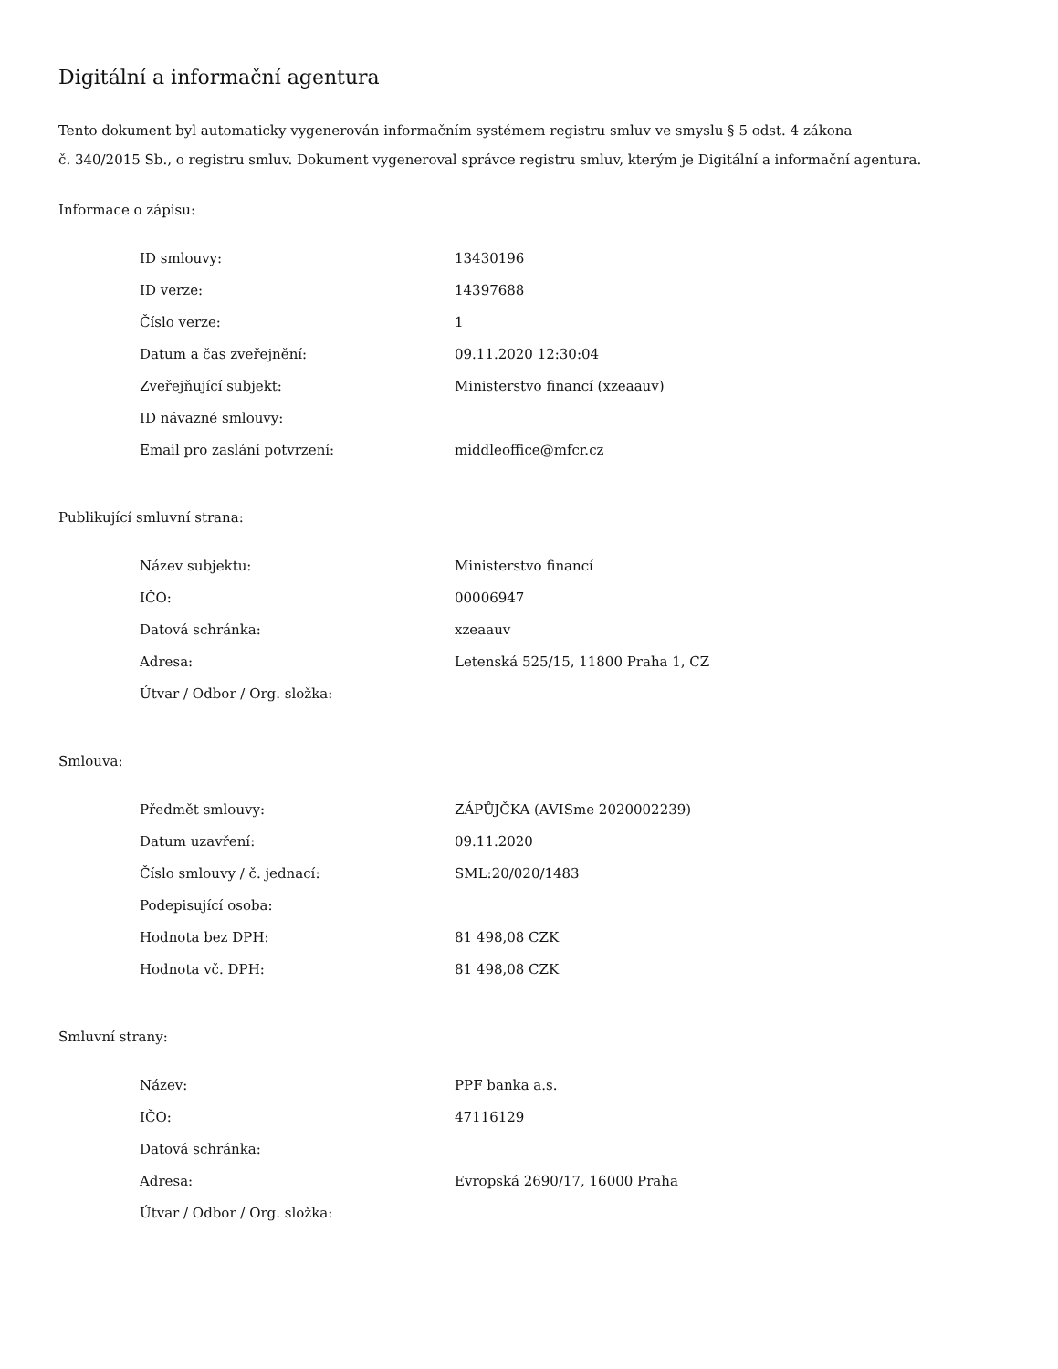Digitální a informační agentura
Tento dokument byl automaticky vygenerován informačním systémem registru smluv ve smyslu § 5 odst. 4 zákona
č. 340/2015 Sb., o registru smluv. Dokument vygeneroval správce registru smluv, kterým je Digitální a informační agentura.
Informace o zápisu:
| ID smlouvy: | 13430196 |
| ID verze: | 14397688 |
| Číslo verze: | 1 |
| Datum a čas zveřejnění: | 09.11.2020 12:30:04 |
| Zveřejňující subjekt: | Ministerstvo financí (xzeaauv) |
| ID návazné smlouvy: | |
| Email pro zaslání potvrzení: | middleoffice@mfcr.cz |
Publikující smluvní strana:
| Název subjektu: | Ministerstvo financí |
| IČO: | 00006947 |
| Datová schránka: | xzeaauv |
| Adresa: | Letenská 525/15, 11800 Praha 1, CZ |
| Útvar / Odbor / Org. složka: | |
Smlouva:
| Předmět smlouvy: | ZÁPŮJČKA (AVISme 2020002239) |
| Datum uzavření: | 09.11.2020 |
| Číslo smlouvy / č. jednací: | SML:20/020/1483 |
| Podepisující osoba: | |
| Hodnota bez DPH: | 81 498,08 CZK |
| Hodnota vč. DPH: | 81 498,08 CZK |
Smluvní strany:
| Název: | PPF banka a.s. |
| IČO: | 47116129 |
| Datová schránka: | |
| Adresa: | Evropská 2690/17, 16000 Praha |
| Útvar / Odbor / Org. složka: | |